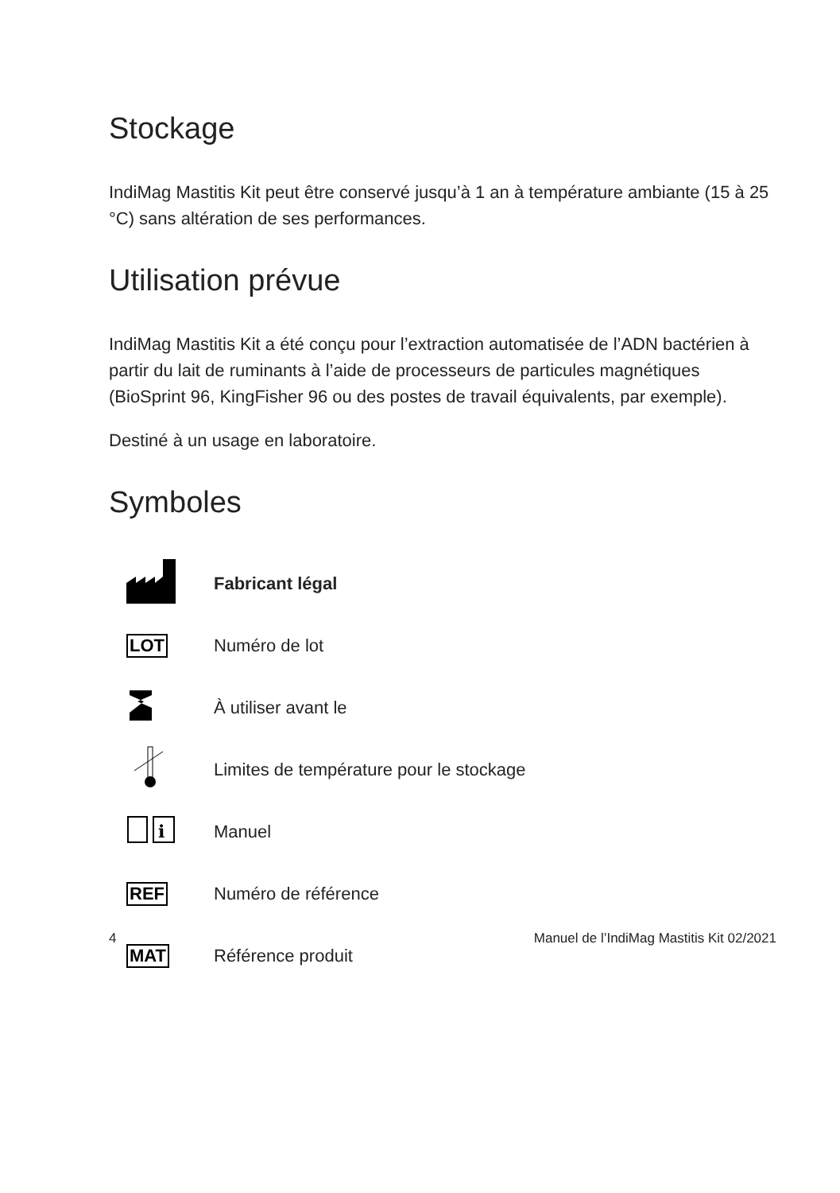Stockage
IndiMag Mastitis Kit peut être conservé jusqu’à 1 an à température ambiante (15 à 25 °C) sans altération de ses performances.
Utilisation prévue
IndiMag Mastitis Kit a été conçu pour l’extraction automatisée de l’ADN bactérien à partir du lait de ruminants à l’aide de processeurs de particules magnétiques (BioSprint 96, KingFisher 96 ou des postes de travail équivalents, par exemple).
Destiné à un usage en laboratoire.
Symboles
| | Fabricant légal |
| LOT | Numéro de lot |
| | À utiliser avant le |
| | Limites de température pour le stockage |
| i | Manuel |
| REF | Numéro de référence |
| MAT | Référence produit |
4 Manuel de l’IndiMag Mastitis Kit 02/2021